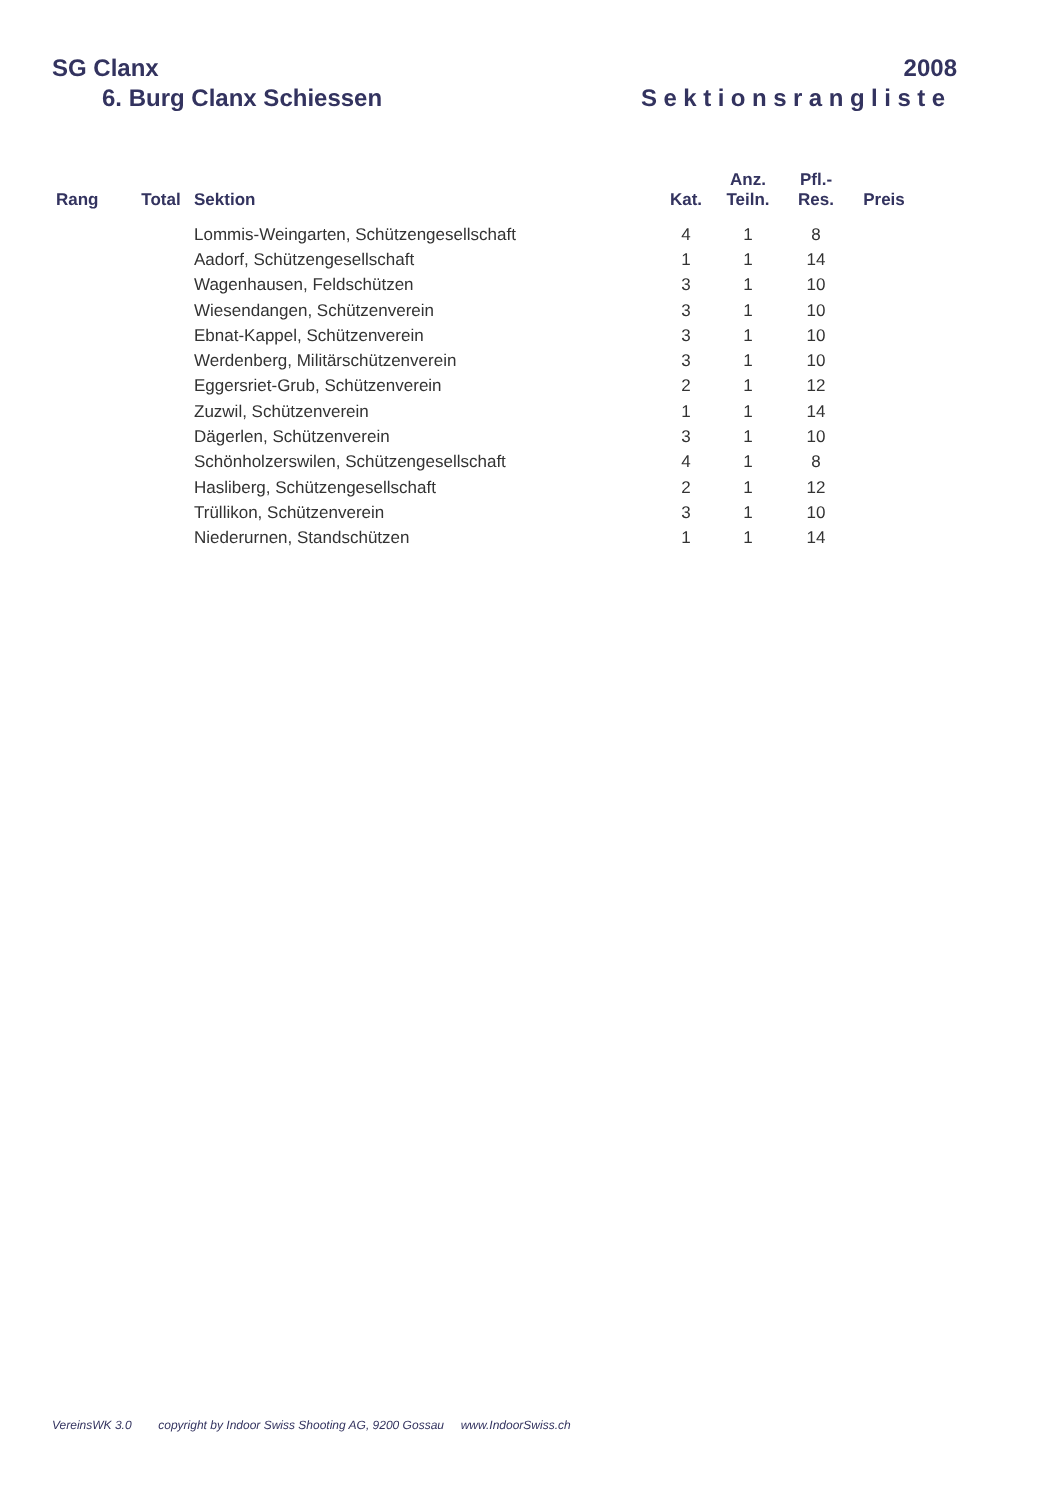SG Clanx 2008
6. Burg Clanx Schiessen Sektionsrangliste
| Rang | Total | Sektion | Kat. | Anz. Teiln. | Pfl.- Res. | Preis |
| --- | --- | --- | --- | --- | --- | --- |
| | | Lommis-Weingarten, Schützengesellschaft | 4 | 1 | 8 | |
| | | Aadorf, Schützengesellschaft | 1 | 1 | 14 | |
| | | Wagenhausen, Feldschützen | 3 | 1 | 10 | |
| | | Wiesendangen, Schützenverein | 3 | 1 | 10 | |
| | | Ebnat-Kappel, Schützenverein | 3 | 1 | 10 | |
| | | Werdenberg, Militärschützenverein | 3 | 1 | 10 | |
| | | Eggersriet-Grub, Schützenverein | 2 | 1 | 12 | |
| | | Zuzwil, Schützenverein | 1 | 1 | 14 | |
| | | Dägerlen, Schützenverein | 3 | 1 | 10 | |
| | | Schönholzerswilen, Schützengesellschaft | 4 | 1 | 8 | |
| | | Hasliberg, Schützengesellschaft | 2 | 1 | 12 | |
| | | Trüllikon, Schützenverein | 3 | 1 | 10 | |
| | | Niederurnen, Standschützen | 1 | 1 | 14 | |
VereinsWK 3.0 copyright by Indoor Swiss Shooting AG, 9200 Gossau www.IndoorSwiss.ch